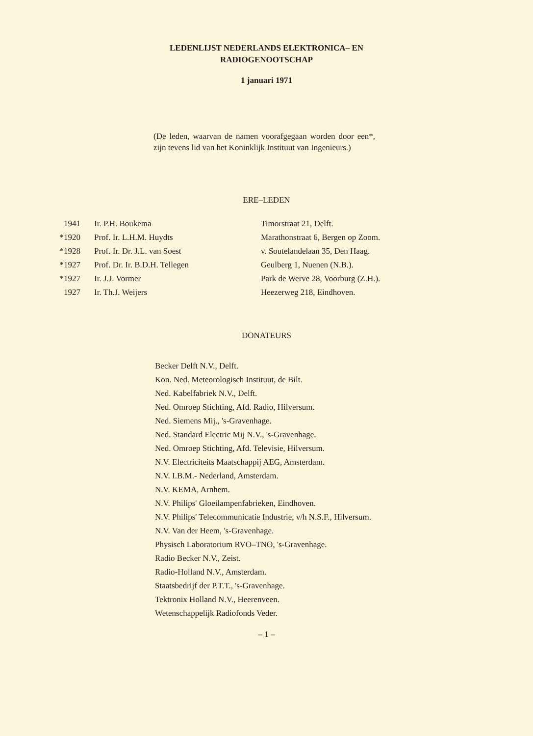LEDENLIJST NEDERLANDS ELEKTRONICA– EN
RADIOGENOOTSCHAP
1 januari 1971
(De leden, waarvan de namen voorafgegaan worden door een*, zijn tevens lid van het Koninklijk Instituut van Ingenieurs.)
ERE–LEDEN
| 1941 | Ir. P.H. Boukema | Timorstraat 21, Delft. |
| *1920 | Prof. Ir. L.H.M. Huydts | Marathonstraat 6, Bergen op Zoom. |
| *1928 | Prof. Ir. Dr. J.L. van Soest | v. Soutelandelaan 35, Den Haag. |
| *1927 | Prof. Dr. Ir. B.D.H. Tellegen | Geulberg 1, Nuenen (N.B.). |
| *1927 | Ir. J.J. Vormer | Park de Werve 28, Voorburg (Z.H.). |
| 1927 | Ir. Th.J. Weijers | Heezerweg 218, Eindhoven. |
DONATEURS
Becker Delft N.V., Delft.
Kon. Ned. Meteorologisch Instituut, de Bilt.
Ned. Kabelfabriek N.V., Delft.
Ned. Omroep Stichting, Afd. Radio, Hilversum.
Ned. Siemens Mij., 's-Gravenhage.
Ned. Standard Electric Mij N.V., 's-Gravenhage.
Ned. Omroep Stichting, Afd. Televisie, Hilversum.
N.V. Electriciteits Maatschappij AEG, Amsterdam.
N.V. I.B.M.- Nederland, Amsterdam.
N.V. KEMA, Arnhem.
N.V. Philips' Gloeilampenfabrieken, Eindhoven.
N.V. Philips' Telecommunicatie Industrie, v/h N.S.F., Hilversum.
N.V. Van der Heem, 's-Gravenhage.
Physisch Laboratorium RVO–TNO, 's-Gravenhage.
Radio Becker N.V., Zeist.
Radio-Holland N.V., Amsterdam.
Staatsbedrijf der P.T.T., 's-Gravenhage.
Tektronix Holland N.V., Heerenveen.
Wetenschappelijk Radiofonds Veder.
– 1 –